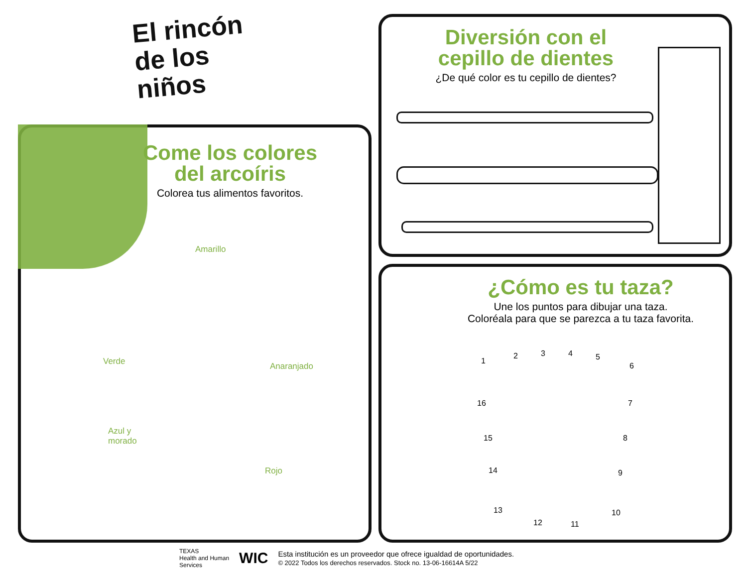El rincón
de los
niños
Come los colores
del arcoíris
Colorea tus alimentos favoritos.
Amarillo
Verde Anaranjado
Azul y
morado
Rojo
Diversión con el
cepillo de dientes
¿De qué color es tu cepillo de dientes?
¿Cómo es tu taza?
Une los puntos para dibujar una taza.
Coloréala para que se parezca a tu taza favorita.
1
2 3 4 5
6
7
8
9
10
11 12
13
14
15
16
TEXAS
Health and Human
Services
WIC
Esta institución es un proveedor que ofrece igualdad de oportunidades.
© 2022 Todos los derechos reservados. Stock no. 13-06-16614A 5/22